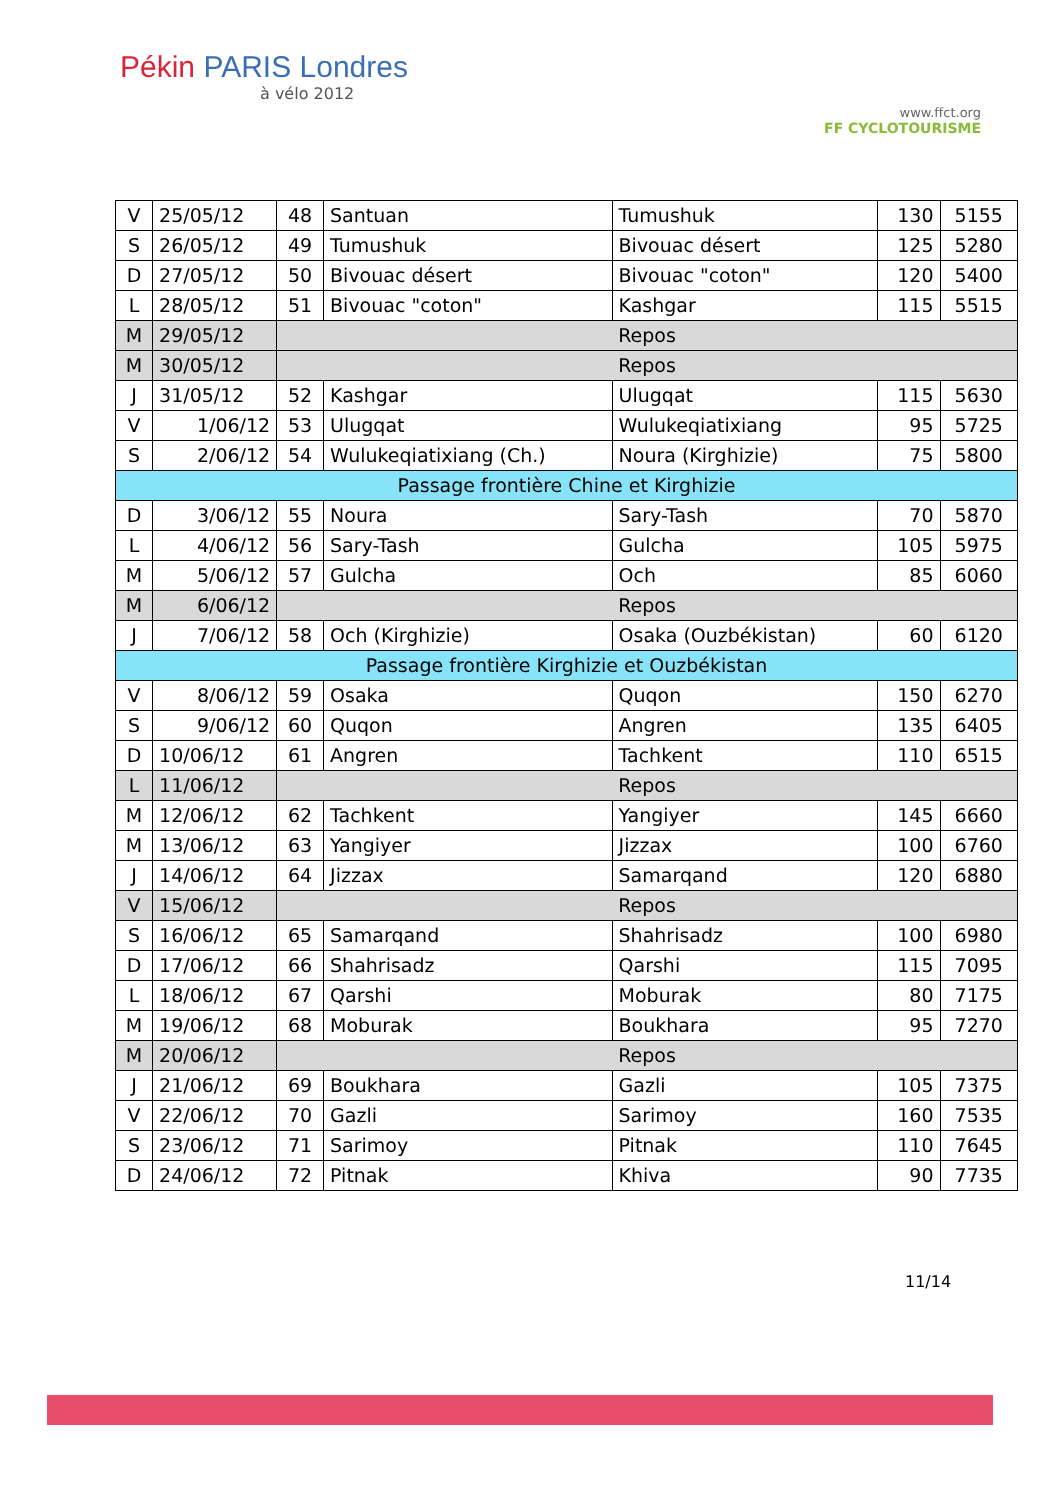Pékin PARIS Londres
à vélo 2012
www.ffct.org
FF CYCLOTOURISME
| V | 25/05/12 | 48 | Santuan | Tumushuk | 130 | 5155 |
| S | 26/05/12 | 49 | Tumushuk | Bivouac désert | 125 | 5280 |
| D | 27/05/12 | 50 | Bivouac désert | Bivouac "coton" | 120 | 5400 |
| L | 28/05/12 | 51 | Bivouac "coton" | Kashgar | 115 | 5515 |
| M | 29/05/12 | Repos | | | | |
| M | 30/05/12 | Repos | | | | |
| J | 31/05/12 | 52 | Kashgar | Ulugqat | 115 | 5630 |
| V | 1/06/12 | 53 | Ulugqat | Wulukeqiatixiang | 95 | 5725 |
| S | 2/06/12 | 54 | Wulukeqiatixiang (Ch.) | Noura (Kirghizie) | 75 | 5800 |
| Passage frontière Chine et Kirghizie | | | | | | |
| D | 3/06/12 | 55 | Noura | Sary-Tash | 70 | 5870 |
| L | 4/06/12 | 56 | Sary-Tash | Gulcha | 105 | 5975 |
| M | 5/06/12 | 57 | Gulcha | Och | 85 | 6060 |
| M | 6/06/12 | Repos | | | | |
| J | 7/06/12 | 58 | Och (Kirghizie) | Osaka (Ouzbékistan) | 60 | 6120 |
| Passage frontière Kirghizie et Ouzbékistan | | | | | | |
| V | 8/06/12 | 59 | Osaka | Quqon | 150 | 6270 |
| S | 9/06/12 | 60 | Quqon | Angren | 135 | 6405 |
| D | 10/06/12 | 61 | Angren | Tachkent | 110 | 6515 |
| L | 11/06/12 | Repos | | | | |
| M | 12/06/12 | 62 | Tachkent | Yangiyer | 145 | 6660 |
| M | 13/06/12 | 63 | Yangiyer | Jizzax | 100 | 6760 |
| J | 14/06/12 | 64 | Jizzax | Samarqand | 120 | 6880 |
| V | 15/06/12 | Repos | | | | |
| S | 16/06/12 | 65 | Samarqand | Shahrisadz | 100 | 6980 |
| D | 17/06/12 | 66 | Shahrisadz | Qarshi | 115 | 7095 |
| L | 18/06/12 | 67 | Qarshi | Moburak | 80 | 7175 |
| M | 19/06/12 | 68 | Moburak | Boukhara | 95 | 7270 |
| M | 20/06/12 | Repos | | | | |
| J | 21/06/12 | 69 | Boukhara | Gazli | 105 | 7375 |
| V | 22/06/12 | 70 | Gazli | Sarimoy | 160 | 7535 |
| S | 23/06/12 | 71 | Sarimoy | Pitnak | 110 | 7645 |
| D | 24/06/12 | 72 | Pitnak | Khiva | 90 | 7735 |
11/14